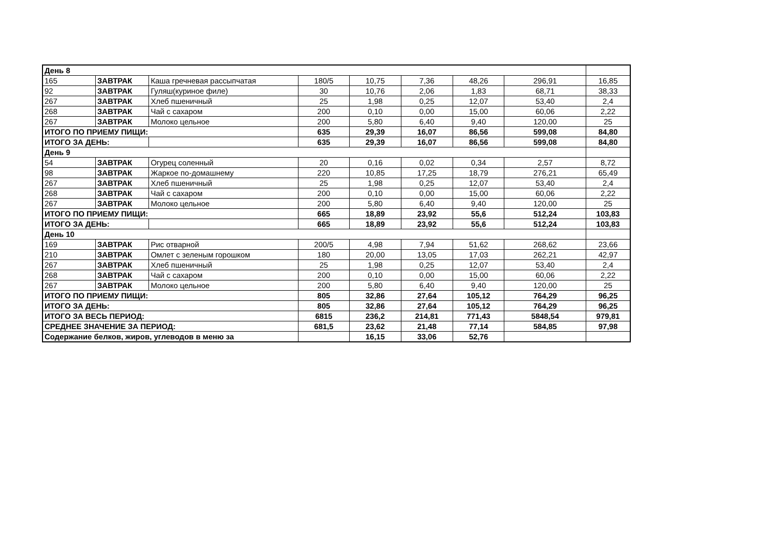| День 8 | | | | | | | | |
| 165 | ЗАВТРАК | Каша гречневая рассыпчатая | 180/5 | 10,75 | 7,36 | 48,26 | 296,91 | 16,85 |
| 92 | ЗАВТРАК | Гуляш(куриное филе) | 30 | 10,76 | 2,06 | 1,83 | 68,71 | 38,33 |
| 267 | ЗАВТРАК | Хлеб пшеничный | 25 | 1,98 | 0,25 | 12,07 | 53,40 | 2,4 |
| 268 | ЗАВТРАК | Чай с сахаром | 200 | 0,10 | 0,00 | 15,00 | 60,06 | 2,22 |
| 267 | ЗАВТРАК | Молоко цельное | 200 | 5,80 | 6,40 | 9,40 | 120,00 | 25 |
| ИТОГО ПО ПРИЕМУ ПИЩИ: | | | 635 | 29,39 | 16,07 | 86,56 | 599,08 | 84,80 |
| ИТОГО ЗА ДЕНЬ: | | | 635 | 29,39 | 16,07 | 86,56 | 599,08 | 84,80 |
| День 9 | | | | | | | | |
| 54 | ЗАВТРАК | Огурец соленный | 20 | 0,16 | 0,02 | 0,34 | 2,57 | 8,72 |
| 98 | ЗАВТРАК | Жаркое по-домашнему | 220 | 10,85 | 17,25 | 18,79 | 276,21 | 65,49 |
| 267 | ЗАВТРАК | Хлеб пшеничный | 25 | 1,98 | 0,25 | 12,07 | 53,40 | 2,4 |
| 268 | ЗАВТРАК | Чай с сахаром | 200 | 0,10 | 0,00 | 15,00 | 60,06 | 2,22 |
| 267 | ЗАВТРАК | Молоко цельное | 200 | 5,80 | 6,40 | 9,40 | 120,00 | 25 |
| ИТОГО ПО ПРИЕМУ ПИЩИ: | | | 665 | 18,89 | 23,92 | 55,6 | 512,24 | 103,83 |
| ИТОГО ЗА ДЕНЬ: | | | 665 | 18,89 | 23,92 | 55,6 | 512,24 | 103,83 |
| День 10 | | | | | | | | |
| 169 | ЗАВТРАК | Рис отварной | 200/5 | 4,98 | 7,94 | 51,62 | 268,62 | 23,66 |
| 210 | ЗАВТРАК | Омлет с зеленым горошком | 180 | 20,00 | 13,05 | 17,03 | 262,21 | 42,97 |
| 267 | ЗАВТРАК | Хлеб пшеничный | 25 | 1,98 | 0,25 | 12,07 | 53,40 | 2,4 |
| 268 | ЗАВТРАК | Чай с сахаром | 200 | 0,10 | 0,00 | 15,00 | 60,06 | 2,22 |
| 267 | ЗАВТРАК | Молоко цельное | 200 | 5,80 | 6,40 | 9,40 | 120,00 | 25 |
| ИТОГО ПО ПРИЕМУ ПИЩИ: | | | 805 | 32,86 | 27,64 | 105,12 | 764,29 | 96,25 |
| ИТОГО ЗА ДЕНЬ: | | | 805 | 32,86 | 27,64 | 105,12 | 764,29 | 96,25 |
| ИТОГО ЗА ВЕСЬ ПЕРИОД: | | | 6815 | 236,2 | 214,81 | 771,43 | 5848,54 | 979,81 |
| СРЕДНЕЕ ЗНАЧЕНИЕ ЗА ПЕРИОД: | | | 681,5 | 23,62 | 21,48 | 77,14 | 584,85 | 97,98 |
| Содержание белков, жиров, углеводов в меню за | | | | 16,15 | 33,06 | 52,76 | | |